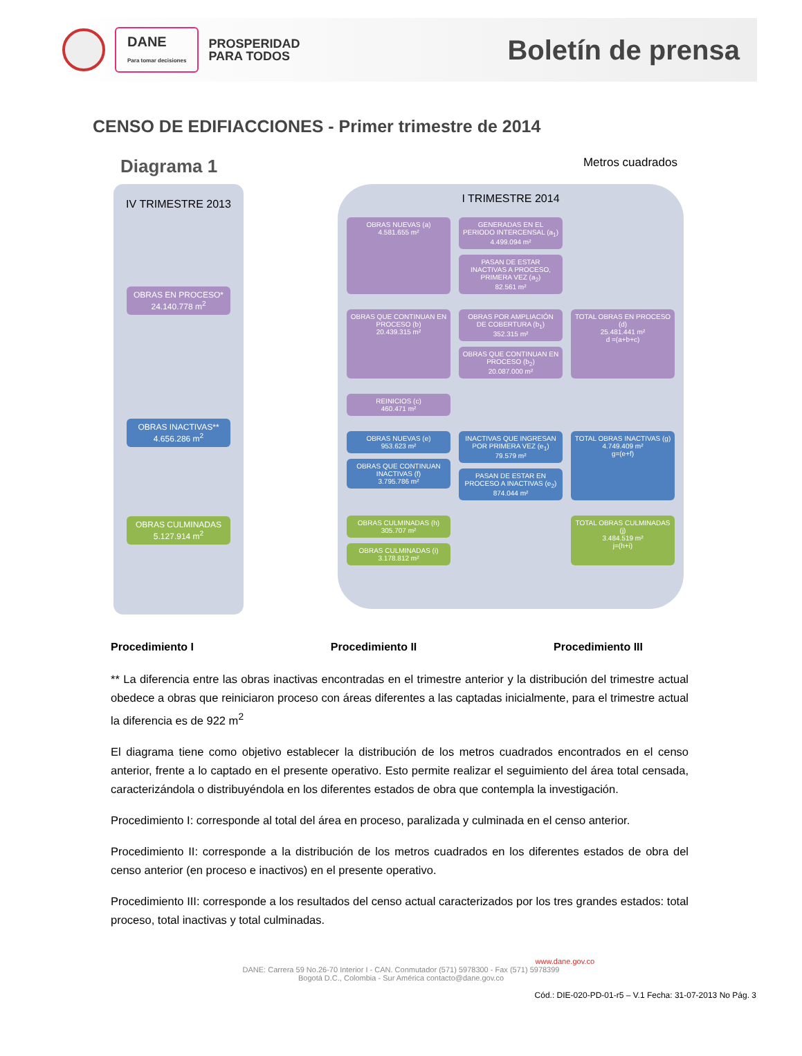DANE
Para tomar decisiones
PROSPERIDAD
PARA TODOS
Boletín de prensa
CENSO DE EDIFIACCIONES - Primer trimestre de 2014
Diagrama 1 Metros cuadrados
IV TRIMESTRE 2013
OBRAS EN PROCESO*
24.140.778 m<sup>2</sup>
OBRAS INACTIVAS**
4.656.286 m<sup>2</sup>
OBRAS CULMINADAS
5.127.914 m<sup>2</sup>
I TRIMESTRE 2014
OBRAS NUEVAS (a)
4.581.655 m²
GENERADAS EN EL PERIODO INTERCENSAL (a<sub>1</sub>)
4.499.094 m²
PASAN DE ESTAR INACTIVAS A PROCESO, PRIMERA VEZ (a<sub>2</sub>)
82.561 m²
OBRAS QUE CONTINUAN EN PROCESO (b)
20.439.315 m²
OBRAS POR AMPLIACIÓN DE COBERTURA (b<sub>1</sub>)
352.315 m²
OBRAS QUE CONTINUAN EN PROCESO (b<sub>2</sub>)
20.087.000 m²
TOTAL OBRAS EN PROCESO (d)
25.481.441 m²
d =(a+b+c)
REINICIOS (c)
460.471 m²
OBRAS NUEVAS (e)
953.623 m²
OBRAS QUE CONTINUAN INACTIVAS (f)
3.795.786 m²
INACTIVAS QUE INGRESAN POR PRIMERA VEZ (e<sub>1</sub>)
79.579 m²
PASAN DE ESTAR EN PROCESO A INACTIVAS (e<sub>2</sub>)
874.044 m²
TOTAL OBRAS INACTIVAS (g)
4.749.409 m²
g=(e+f)
OBRAS CULMINADAS (h)
305.707 m²
OBRAS CULMINADAS (i)
3.178.812 m²
TOTAL OBRAS CULMINADAS (j)
3.484.519 m²
j=(h+i)
Procedimiento I Procedimiento II Procedimiento III
** La diferencia entre las obras inactivas encontradas en el trimestre anterior y la distribución del trimestre actual obedece a obras que reiniciaron proceso con áreas diferentes a las captadas inicialmente, para el trimestre actual la diferencia es de 922 m<sup>2</sup>
El diagrama tiene como objetivo establecer la distribución de los metros cuadrados encontrados en el censo anterior, frente a lo captado en el presente operativo. Esto permite realizar el seguimiento del área total censada, caracterizándola o distribuyéndola en los diferentes estados de obra que contempla la investigación.
Procedimiento I: corresponde al total del área en proceso, paralizada y culminada en el censo anterior.
Procedimiento II: corresponde a la distribución de los metros cuadrados en los diferentes estados de obra del censo anterior (en proceso e inactivos) en el presente operativo.
Procedimiento III: corresponde a los resultados del censo actual caracterizados por los tres grandes estados: total proceso, total inactivas y total culminadas.
www.dane.gov.co
DANE: Carrera 59 No.26-70 Interior I - CAN. Conmutador (571) 5978300 - Fax (571) 5978399
Bogotá D.C., Colombia - Sur América contacto@dane.gov.co
Cód.: DIE-020-PD-01-r5 – V.1 Fecha: 31-07-2013 No Pág. 3